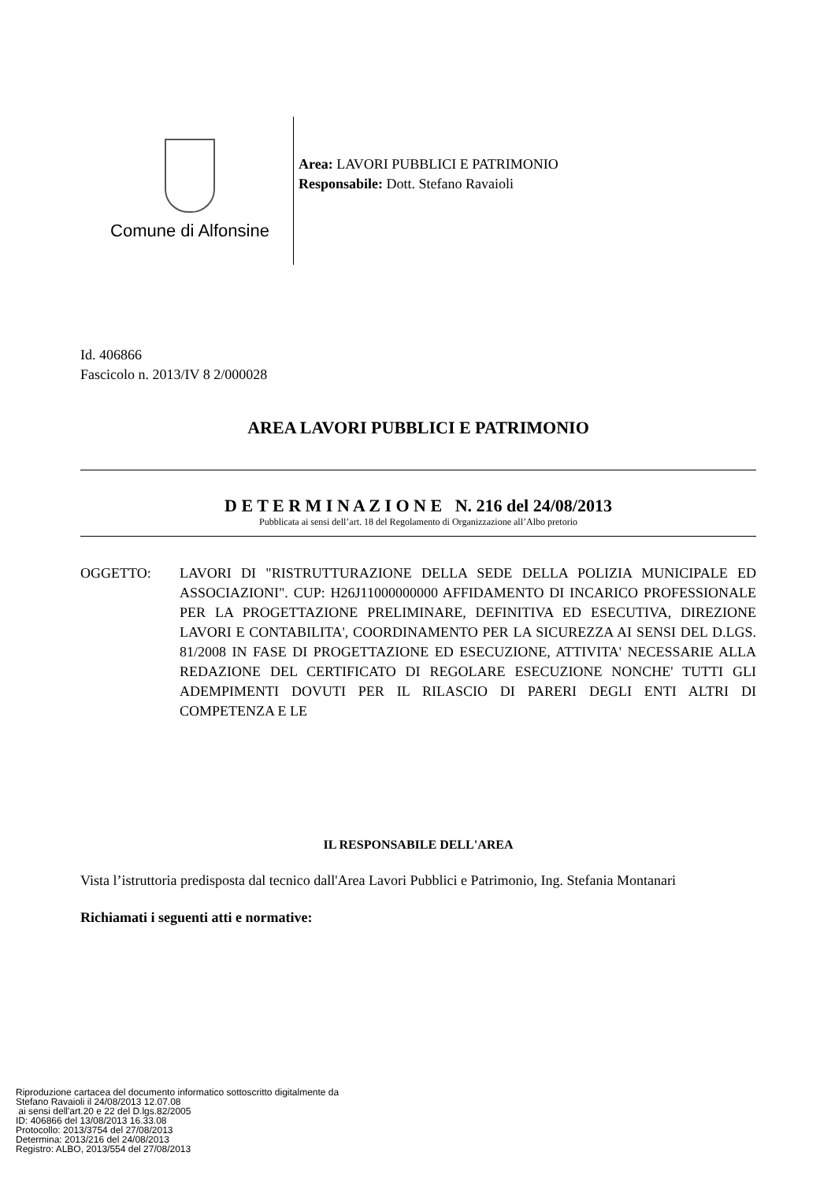Comune di Alfonsine
Area: LAVORI PUBBLICI E PATRIMONIO
Responsabile: Dott. Stefano Ravaioli
Id. 406866
Fascicolo n. 2013/IV 8 2/000028
AREA LAVORI PUBBLICI E PATRIMONIO
D E T E R M I N A Z I O N E N. 216 del 24/08/2013
Pubblicata ai sensi dell’art. 18 del Regolamento di Organizzazione all’Albo pretorio
OGGETTO: LAVORI DI "RISTRUTTURAZIONE DELLA SEDE DELLA POLIZIA MUNICIPALE ED ASSOCIAZIONI". CUP: H26J11000000000 AFFIDAMENTO DI INCARICO PROFESSIONALE PER LA PROGETTAZIONE PRELIMINARE, DEFINITIVA ED ESECUTIVA, DIREZIONE LAVORI E CONTABILITA', COORDINAMENTO PER LA SICUREZZA AI SENSI DEL D.LGS. 81/2008 IN FASE DI PROGETTAZIONE ED ESECUZIONE, ATTIVITA' NECESSARIE ALLA REDAZIONE DEL CERTIFICATO DI REGOLARE ESECUZIONE NONCHE' TUTTI GLI ADEMPIMENTI DOVUTI PER IL RILASCIO DI PARERI DEGLI ENTI ALTRI DI COMPETENZA E LE
IL RESPONSABILE DELL'AREA
Vista l’istruttoria predisposta dal tecnico dall'Area Lavori Pubblici e Patrimonio, Ing. Stefania Montanari
Richiamati i seguenti atti e normative:
Riproduzione cartacea del documento informatico sottoscritto digitalmente da
Stefano Ravaioli il 24/08/2013 12.07.08
ai sensi dell'art.20 e 22 del D.lgs.82/2005
ID: 406866 del 13/08/2013 16.33.08
Protocollo: 2013/3754 del 27/08/2013
Determina: 2013/216 del 24/08/2013
Registro: ALBO, 2013/554 del 27/08/2013